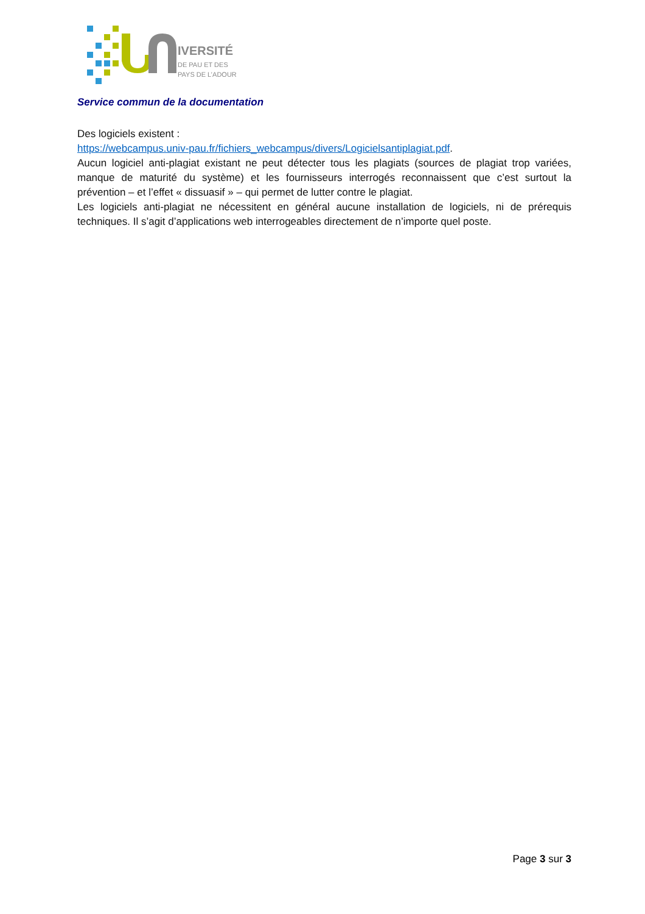IVERSITÉ
DE PAU ET DES
PAYS DE L’ADOUR
Service commun de la documentation
Des logiciels existent :
https://webcampus.univ-pau.fr/fichiers_webcampus/divers/Logicielsantiplagiat.pdf.
Aucun logiciel anti-plagiat existant ne peut détecter tous les plagiats (sources de plagiat trop variées, manque de maturité du système) et les fournisseurs interrogés reconnaissent que c’est surtout la prévention – et l’effet « dissuasif » – qui permet de lutter contre le plagiat.
Les logiciels anti-plagiat ne nécessitent en général aucune installation de logiciels, ni de prérequis techniques. Il s’agit d’applications web interrogeables directement de n’importe quel poste.
Page 3 sur 3